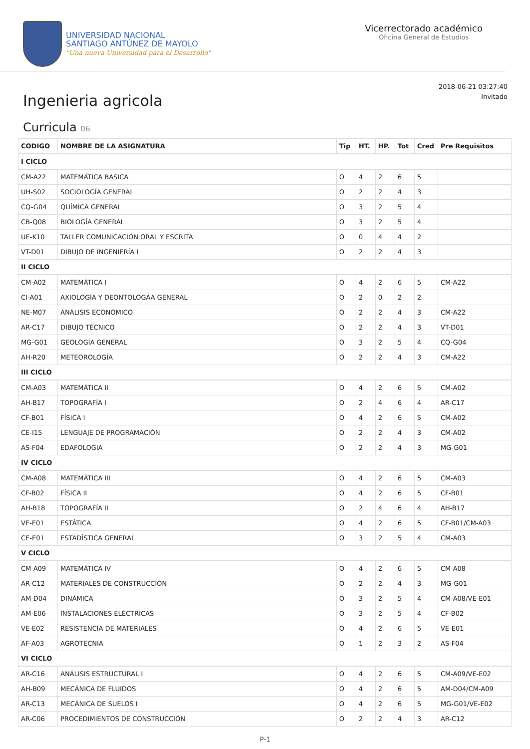UNIVERSIDAD NACIONAL
SANTIAGO ANTÚNEZ DE MAYOLO
"Una nueva Universidad para el Desarrollo"
Vicerrectorado académico
Oficina General de Estudios
Ingenieria agricola
2018-06-21 03:27:40
Invitado
Curricula 06
| CODIGO | NOMBRE DE LA ASIGNATURA | Tip | HT. | HP. | Tot | Cred | Pre Requisitos |
| --- | --- | --- | --- | --- | --- | --- | --- |
| I CICLO | | | | | | | |
| CM-A22 | MATEMÁTICA BASICA | O | 4 | 2 | 6 | 5 | |
| UH-S02 | SOCIOLOGÍA GENERAL | O | 2 | 2 | 4 | 3 | |
| CQ-G04 | QUÍMICA GENERAL | O | 3 | 2 | 5 | 4 | |
| CB-Q08 | BIOLOGÍA GENERAL | O | 3 | 2 | 5 | 4 | |
| UE-K10 | TALLER COMUNICACIÓN ORAL Y ESCRITA | O | 0 | 4 | 4 | 2 | |
| VT-D01 | DIBUJO DE INGENIERÍA I | O | 2 | 2 | 4 | 3 | |
| II CICLO | | | | | | | |
| CM-A02 | MATEMÁTICA I | O | 4 | 2 | 6 | 5 | CM-A22 |
| CI-A01 | AXIOLOGÍA Y DEONTOLOGÁA GENERAL | O | 2 | 0 | 2 | 2 | |
| NE-M07 | ANÁLISIS ECONÓMICO | O | 2 | 2 | 4 | 3 | CM-A22 |
| AR-C17 | DIBUJO TÉCNICO | O | 2 | 2 | 4 | 3 | VT-D01 |
| MG-G01 | GEOLOGÍA GENERAL | O | 3 | 2 | 5 | 4 | CQ-G04 |
| AH-R20 | METEOROLOGÍA | O | 2 | 2 | 4 | 3 | CM-A22 |
| III CICLO | | | | | | | |
| CM-A03 | MATEMÁTICA II | O | 4 | 2 | 6 | 5 | CM-A02 |
| AH-B17 | TOPOGRAFÍA I | O | 2 | 4 | 6 | 4 | AR-C17 |
| CF-B01 | FÍSICA I | O | 4 | 2 | 6 | 5 | CM-A02 |
| CE-I15 | LENGUAJE DE PROGRAMACIÓN | O | 2 | 2 | 4 | 3 | CM-A02 |
| AS-F04 | EDAFOLOGIA | O | 2 | 2 | 4 | 3 | MG-G01 |
| IV CICLO | | | | | | | |
| CM-A08 | MATEMÁTICA III | O | 4 | 2 | 6 | 5 | CM-A03 |
| CF-B02 | FÍSICA II | O | 4 | 2 | 6 | 5 | CF-B01 |
| AH-B18 | TOPOGRAFÍA II | O | 2 | 4 | 6 | 4 | AH-B17 |
| VE-E01 | ESTÁTICA | O | 4 | 2 | 6 | 5 | CF-B01/CM-A03 |
| CE-E01 | ESTADÍSTICA GENERAL | O | 3 | 2 | 5 | 4 | CM-A03 |
| V CICLO | | | | | | | |
| CM-A09 | MATEMÁTICA IV | O | 4 | 2 | 6 | 5 | CM-A08 |
| AR-C12 | MATERIALES DE CONSTRUCCIÓN | O | 2 | 2 | 4 | 3 | MG-G01 |
| AM-D04 | DINÁMICA | O | 3 | 2 | 5 | 4 | CM-A08/VE-E01 |
| AM-E06 | INSTALACIONES ELÉCTRICAS | O | 3 | 2 | 5 | 4 | CF-B02 |
| VE-E02 | RESISTENCIA DE MATERIALES | O | 4 | 2 | 6 | 5 | VE-E01 |
| AF-A03 | AGROTECNIA | O | 1 | 2 | 3 | 2 | AS-F04 |
| VI CICLO | | | | | | | |
| AR-C16 | ANÁLISIS ESTRUCTURAL I | O | 4 | 2 | 6 | 5 | CM-A09/VE-E02 |
| AH-B09 | MECÁNICA DE FLUIDOS | O | 4 | 2 | 6 | 5 | AM-D04/CM-A09 |
| AR-C13 | MECÁNICA DE SUELOS I | O | 4 | 2 | 6 | 5 | MG-G01/VE-E02 |
| AR-C06 | PROCEDIMIENTOS DE CONSTRUCCIÓN | O | 2 | 2 | 4 | 3 | AR-C12 |
P-1